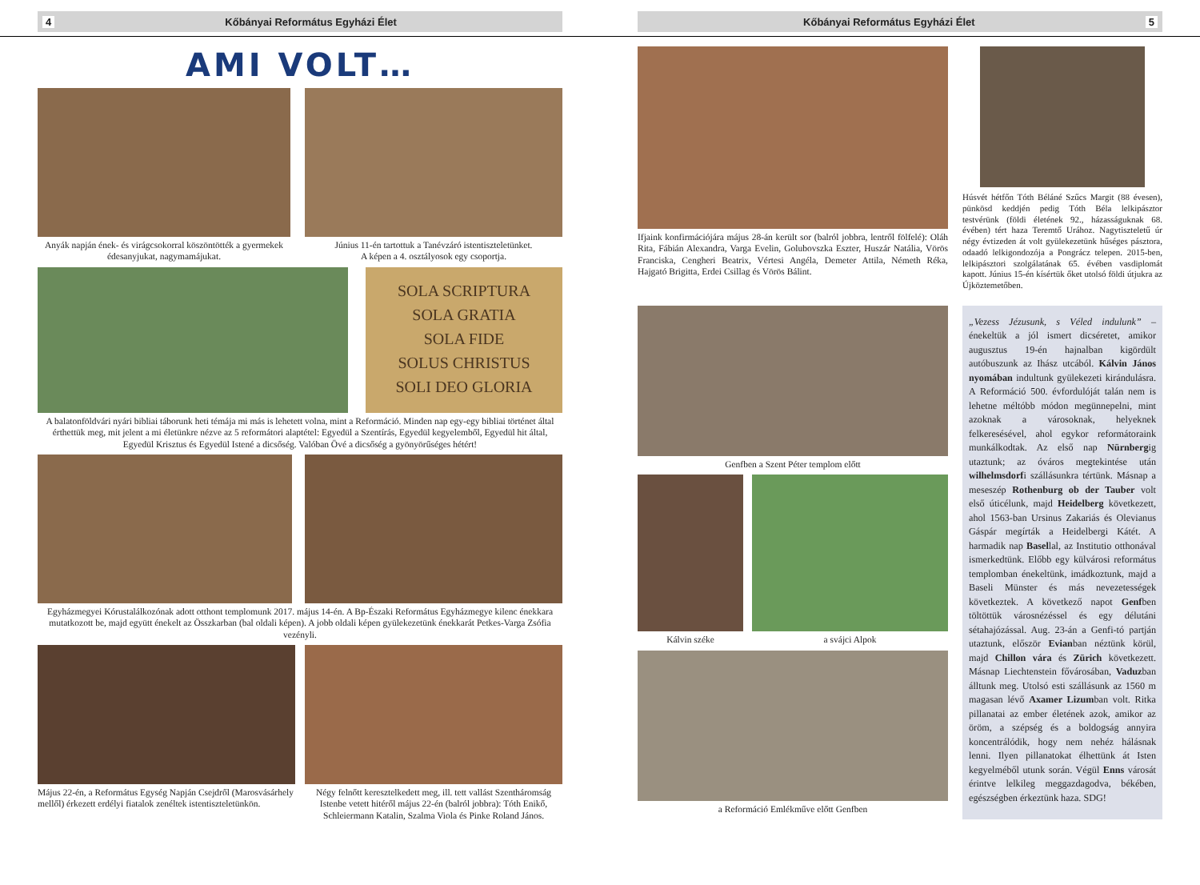4 Kőbányai Református Egyházi Élet Kőbányai Református Egyházi Élet 5
AMI VOLT…
Anyák napján ének- és virágcsokorral köszöntötték a gyermekek édesanyjukat, nagymamájukat.
Június 11-én tartottuk a Tanévzáró istentiszteletünket.
A képen a 4. osztályosok egy csoportja.
SOLA SCRIPTURA
SOLA GRATIA
SOLA FIDE
SOLUS CHRISTUS
SOLI DEO GLORIA
A balatonföldvári nyári bibliai táborunk heti témája mi más is lehetett volna, mint a Reformáció. Minden nap egy-egy bibliai történet által érthettük meg, mit jelent a mi életünkre nézve az 5 reformátori alaptétel: Egyedül a Szentírás, Egyedül kegyelemből, Egyedül hit által, Egyedül Krisztus és Egyedül Istené a dicsőség. Valóban Övé a dicsőség a gyönyörűséges hétért!
Egyházmegyei Kórustalálkozónak adott otthont templomunk 2017. május 14-én. A Bp-Északi Református Egyházmegye kilenc énekkara mutatkozott be, majd együtt énekelt az Összkarban (bal oldali képen). A jobb oldali képen gyülekezetünk énekkarát Petkes-Varga Zsófia vezényli.
Május 22-én, a Református Egység Napján Csejdről (Marosvásárhely mellől) érkezett erdélyi fiatalok zenéltek istentiszteletünkön.
Négy felnőtt keresztelkedett meg, ill. tett vallást Szentháromság Istenbe vetett hitéről május 22-én (balról jobbra): Tóth Enikő, Schleiermann Katalin, Szalma Viola és Pinke Roland János.
Ifjaink konfirmációjára május 28-án került sor (balról jobbra, lentről fölfelé): Oláh Rita, Fábián Alexandra, Varga Evelin, Golubovszka Eszter, Huszár Natália, Vörös Franciska, Cengheri Beatrix, Vértesi Angéla, Demeter Attila, Németh Réka, Hajgató Brigitta, Erdei Csillag és Vörös Bálint.
Húsvét hétfőn Tóth Béláné Szűcs Margit (88 évesen), pünkösd keddjén pedig Tóth Béla lelkipásztor testvérünk (földi életének 92., házasságuknak 68. évében) tért haza Teremtő Urához. Nagytiszteletű úr négy évtizeden át volt gyülekezetünk hűséges pásztora, odaadó lelkigondozója a Pongrácz telepen. 2015-ben, lelkipásztori szolgálatának 65. évében vasdiplomát kapott. Június 15-én kísértük őket utolsó földi útjukra az Újköztemetőben.
Genfben a Szent Péter templom előtt
Kálvin széke a svájci Alpok
a Reformáció Emlékműve előtt Genfben
„Vezess Jézusunk, s Véled indulunk” – énekeltük a jól ismert dicséretet, amikor augusztus 19-én hajnalban kigördült autóbuszunk az Ihász utcából. Kálvin János nyomában indultunk gyülekezeti kirándulásra. A Reformáció 500. évfordulóját talán nem is lehetne méltóbb módon megünnepelni, mint azoknak a városoknak, helyeknek felkeresésével, ahol egykor reformátoraink munkálkodtak. Az első nap Nürnbergig utaztunk; az óváros megtekintése után wilhelmsdorfi szállásunkra tértünk. Másnap a meseszép Rothenburg ob der Tauber volt első úticélunk, majd Heidelberg következett, ahol 1563-ban Ursinus Zakariás és Olevianus Gáspár megírták a Heidelbergi Kátét. A harmadik nap Basellal, az Institutio otthonával ismerkedtünk. Előbb egy külvárosi református templomban énekeltünk, imádkoztunk, majd a Baseli Münster és más nevezetességek következtek. A következő napot Genfben töltöttük városnézéssel és egy délutáni sétahajózással. Aug. 23-án a Genfi-tó partján utaztunk, először Evianban néztünk körül, majd Chillon vára és Zürich következett. Másnap Liechtenstein fővárosában, Vaduzban álltunk meg. Utolsó esti szállásunk az 1560 m magasan lévő Axamer Lizumban volt. Ritka pillanatai az ember életének azok, amikor az öröm, a szépség és a boldogság annyira koncentrálódik, hogy nem nehéz hálásnak lenni. Ilyen pillanatokat élhettünk át Isten kegyelméből utunk során. Végül Enns városát érintve lelkileg meggazdagodva, békében, egészségben érkeztünk haza. SDG!